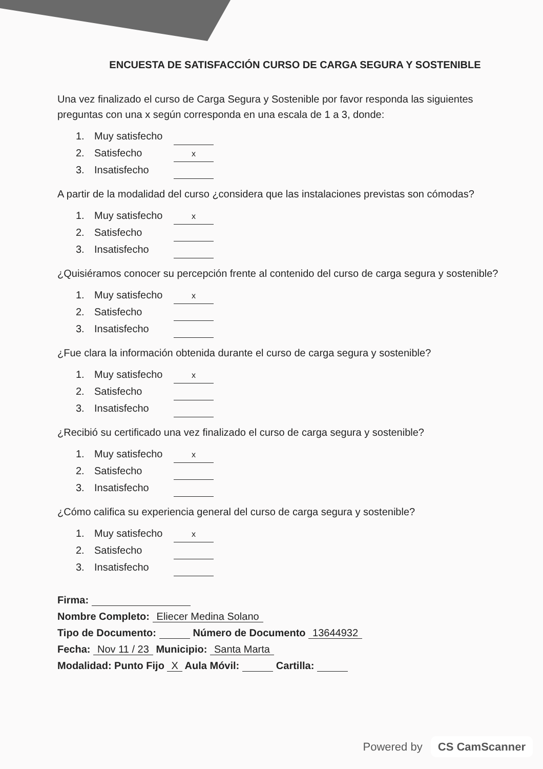ENCUESTA DE SATISFACCIÓN CURSO DE CARGA SEGURA Y SOSTENIBLE
Una vez finalizado el curso de Carga Segura y Sostenible por favor responda las siguientes preguntas con una x según corresponda en una escala de 1 a 3, donde:
1. Muy satisfecho
2. Satisfecho x
3. Insatisfecho
A partir de la modalidad del curso ¿considera que las instalaciones previstas son cómodas?
1. Muy satisfecho x
2. Satisfecho
3. Insatisfecho
¿Quisiéramos conocer su percepción frente al contenido del curso de carga segura y sostenible?
1. Muy satisfecho x
2. Satisfecho
3. Insatisfecho
¿Fue clara la información obtenida durante el curso de carga segura y sostenible?
1. Muy satisfecho x
2. Satisfecho
3. Insatisfecho
¿Recibió su certificado una vez finalizado el curso de carga segura y sostenible?
1. Muy satisfecho x
2. Satisfecho
3. Insatisfecho
¿Cómo califica su experiencia general del curso de carga segura y sostenible?
1. Muy satisfecho x
2. Satisfecho
3. Insatisfecho
Firma:
Nombre Completo: Eliecer Medina Solano
Tipo de Documento: Número de Documento 13644932
Fecha: Nov 11 / 23 Municipio: Santa Marta
Modalidad: Punto Fijo X Aula Móvil: Cartilla:
Powered by CS CamScanner